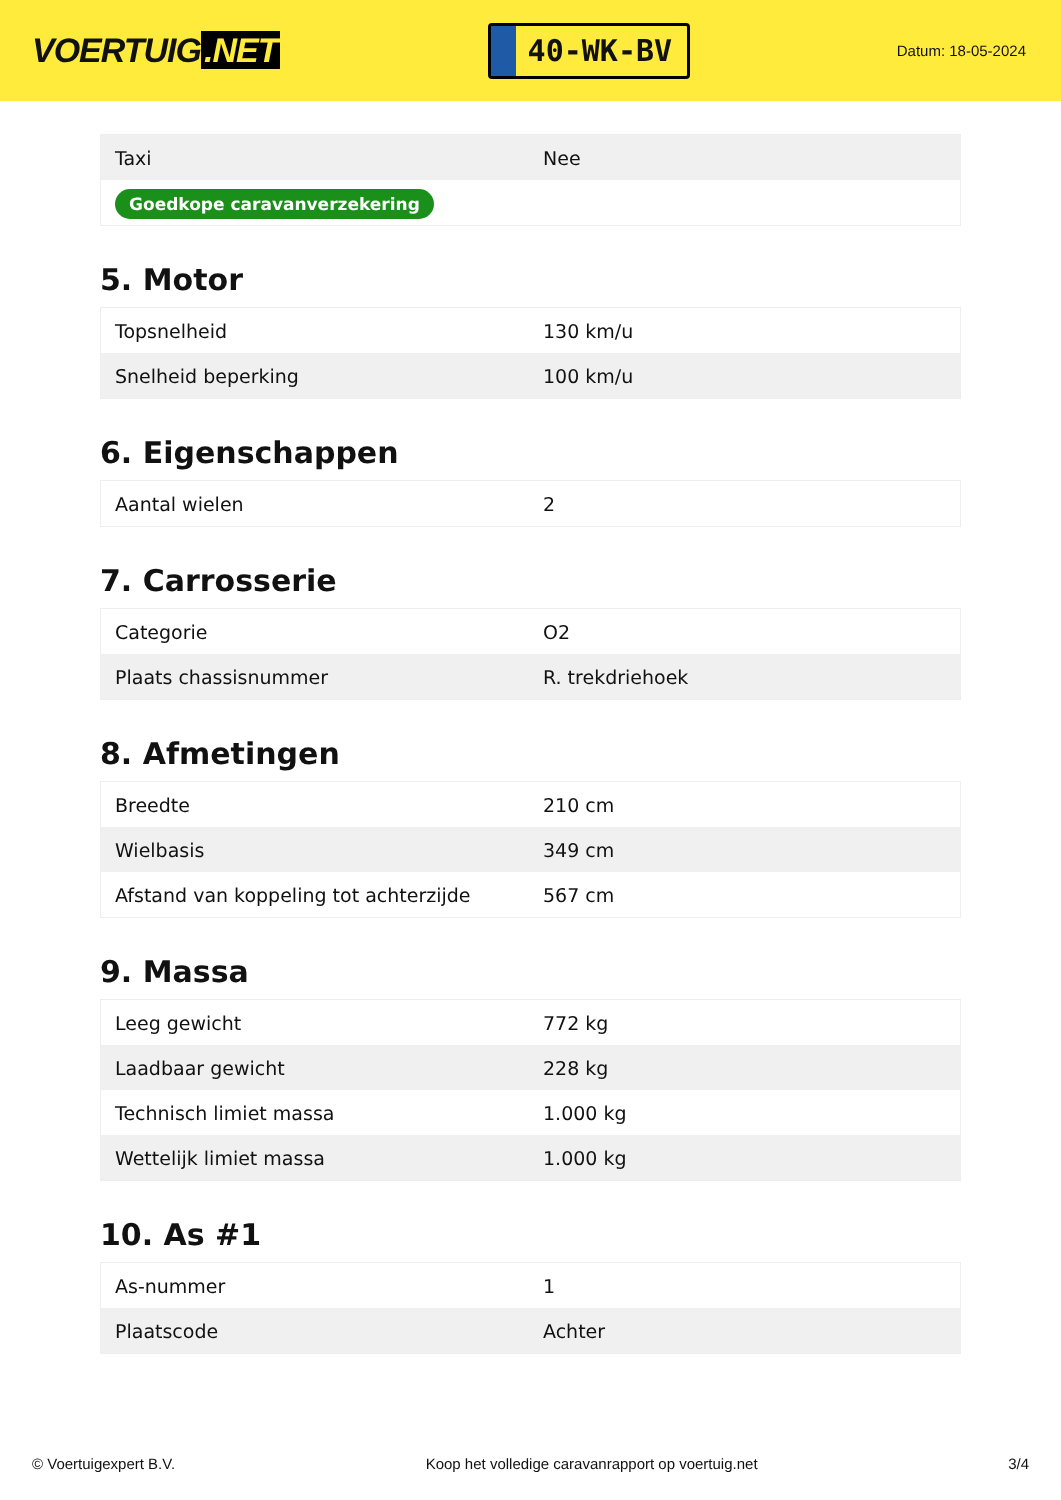VOERTUIG.NET
40-WK-BV
Datum: 18-05-2024
| Taxi | Nee |
| Goedkope caravanverzekering | |
5. Motor
| Topsnelheid | 130 km/u |
| Snelheid beperking | 100 km/u |
6. Eigenschappen
| Aantal wielen | 2 |
7. Carrosserie
| Categorie | O2 |
| Plaats chassisnummer | R. trekdriehoek |
8. Afmetingen
| Breedte | 210 cm |
| Wielbasis | 349 cm |
| Afstand van koppeling tot achterzijde | 567 cm |
9. Massa
| Leeg gewicht | 772 kg |
| Laadbaar gewicht | 228 kg |
| Technisch limiet massa | 1.000 kg |
| Wettelijk limiet massa | 1.000 kg |
10. As #1
| As-nummer | 1 |
| Plaatscode | Achter |
© Voertuigexpert B.V. Koop het volledige caravanrapport op voertuig.net 3/4